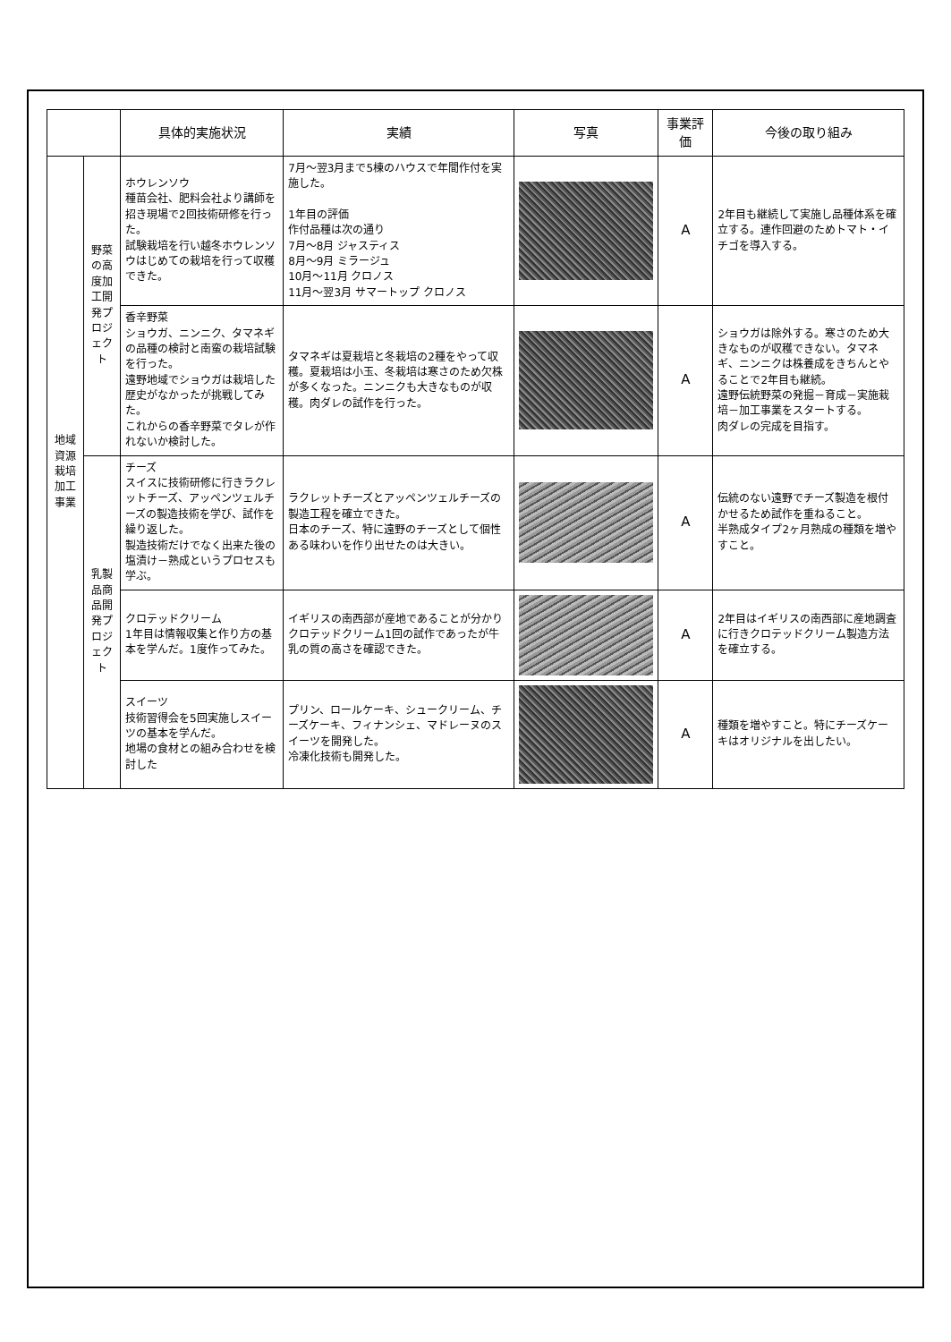| | | 具体的実施状況 | 実績 | 写真 | 事業評価 | 今後の取り組み |
| --- | --- | --- | --- | --- | --- | --- |
| 地域資源栽培加工事業 | 野菜の高度加工開発プロジェクト | ホウレンソウ 種苗会社、肥料会社より講師を招き現場で2回技術研修を行った。 試験栽培を行い越冬ホウレンソウはじめての栽培を行って収穫できた。 | 7月～翌3月まで5棟のハウスで年間作付を実施した。 1年目の評価 作付品種は次の通り 7月～8月 ジャスティス 8月～9月 ミラージュ 10月～11月 クロノス 11月～翌3月 サマートップ クロノス | | A | 2年目も継続して実施し品種体系を確立する。連作回避のためトマト・イチゴを導入する。 |
| | | 香辛野菜 ショウガ、ニンニク、タマネギの品種の検討と南蛮の栽培試験を行った。 遠野地域でショウガは栽培した歴史がなかったが挑戦してみた。 これからの香辛野菜でタレが作れないか検討した。 | タマネギは夏栽培と冬栽培の2種をやって収穫。夏栽培は小玉、冬栽培は寒さのため欠株が多くなった。ニンニクも大きなものが収穫。肉ダレの試作を行った。 | | A | ショウガは除外する。寒さのため大きなものが収穫できない。タマネギ、ニンニクは株養成をきちんとやることで2年目も継続。 遠野伝統野菜の発掘－育成－実施栽培－加工事業をスタートする。 肉ダレの完成を目指す。 |
| | 乳製品商品開発プロジェクト | チーズ スイスに技術研修に行きラクレットチーズ、アッペンツェルチーズの製造技術を学び、試作を繰り返した。 製造技術だけでなく出来た後の塩漬け－熟成というプロセスも学ぶ。 | ラクレットチーズとアッペンツェルチーズの製造工程を確立できた。 日本のチーズ、特に遠野のチーズとして個性ある味わいを作り出せたのは大きい。 | | A | 伝統のない遠野でチーズ製造を根付かせるため試作を重ねること。 半熟成タイプ2ヶ月熟成の種類を増やすこと。 |
| | | クロテッドクリーム 1年目は情報収集と作り方の基本を学んだ。1度作ってみた。 | イギリスの南西部が産地であることが分かりクロテッドクリーム1回の試作であったが牛乳の質の高さを確認できた。 | | A | 2年目はイギリスの南西部に産地調査に行きクロテッドクリーム製造方法を確立する。 |
| | | スイーツ 技術習得会を5回実施しスイーツの基本を学んだ。 地場の食材との組み合わせを検討した | プリン、ロールケーキ、シュークリーム、チーズケーキ、フィナンシェ、マドレーヌのスイーツを開発した。 冷凍化技術も開発した。 | | A | 種類を増やすこと。特にチーズケーキはオリジナルを出したい。 |